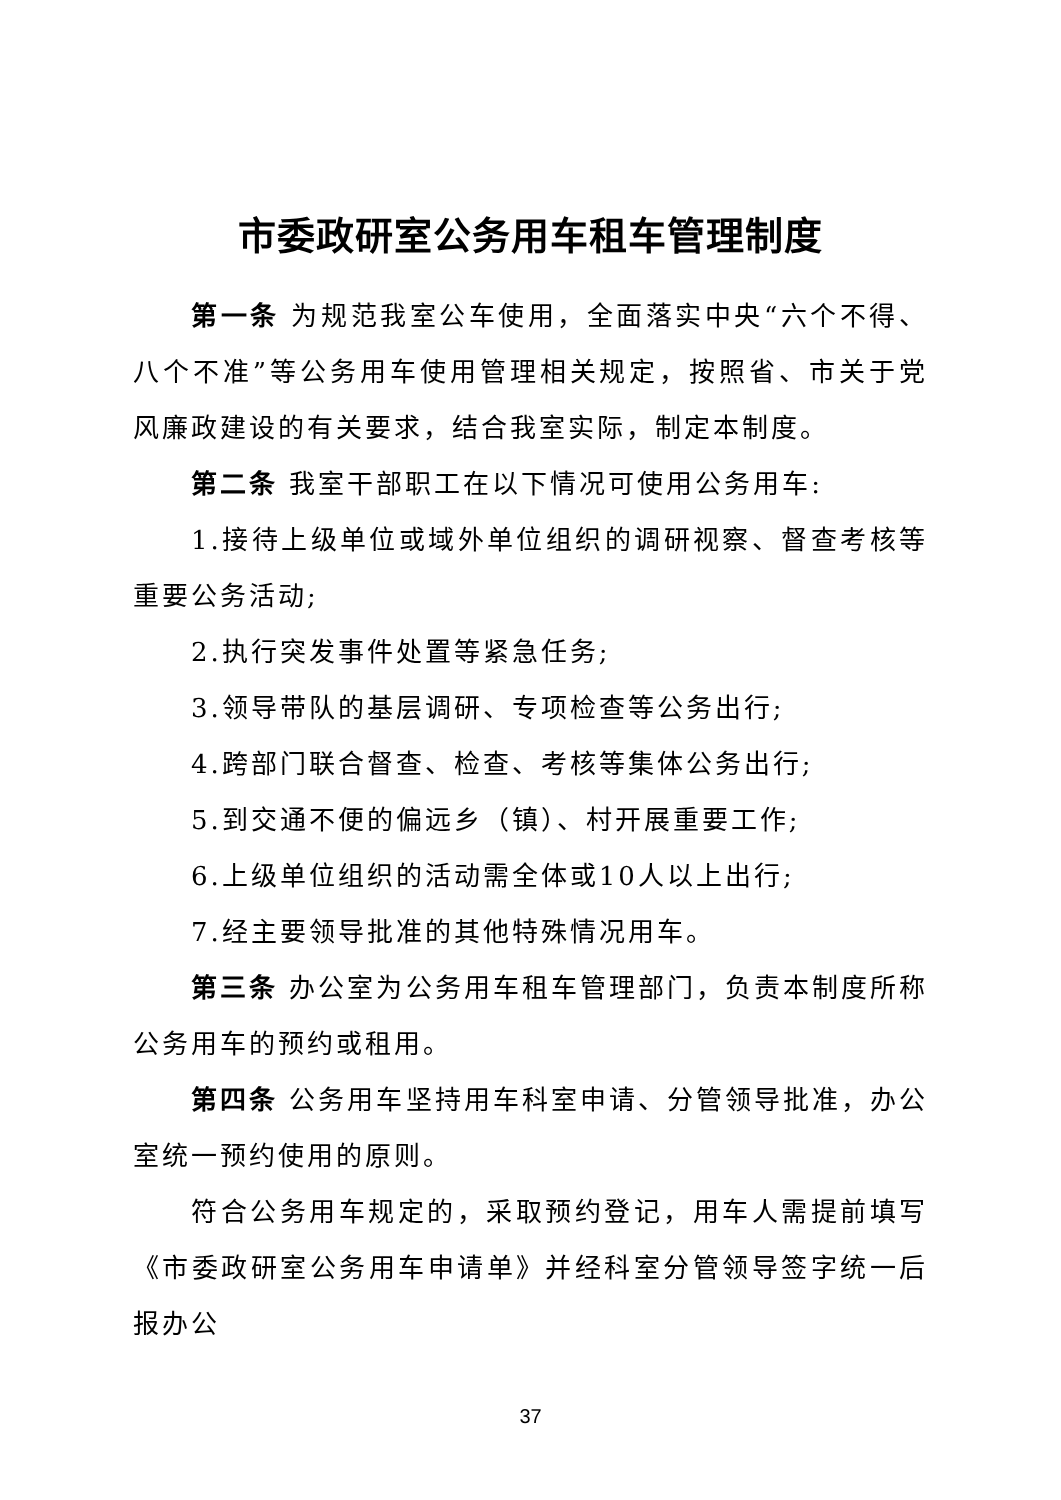市委政研室公务用车租车管理制度
第一条 为规范我室公车使用，全面落实中央“六个不得、八个不准”等公务用车使用管理相关规定，按照省、市关于党风廉政建设的有关要求，结合我室实际，制定本制度。
第二条 我室干部职工在以下情况可使用公务用车:
1.接待上级单位或域外单位组织的调研视察、督查考核等重要公务活动;
2.执行突发事件处置等紧急任务;
3.领导带队的基层调研、专项检查等公务出行;
4.跨部门联合督查、检查、考核等集体公务出行;
5.到交通不便的偏远乡（镇）、村开展重要工作;
6.上级单位组织的活动需全体或10人以上出行;
7.经主要领导批准的其他特殊情况用车。
第三条 办公室为公务用车租车管理部门，负责本制度所称公务用车的预约或租用。
第四条 公务用车坚持用车科室申请、分管领导批准，办公室统一预约使用的原则。
符合公务用车规定的，采取预约登记，用车人需提前填写《市委政研室公务用车申请单》并经科室分管领导签字统一后报办公
37